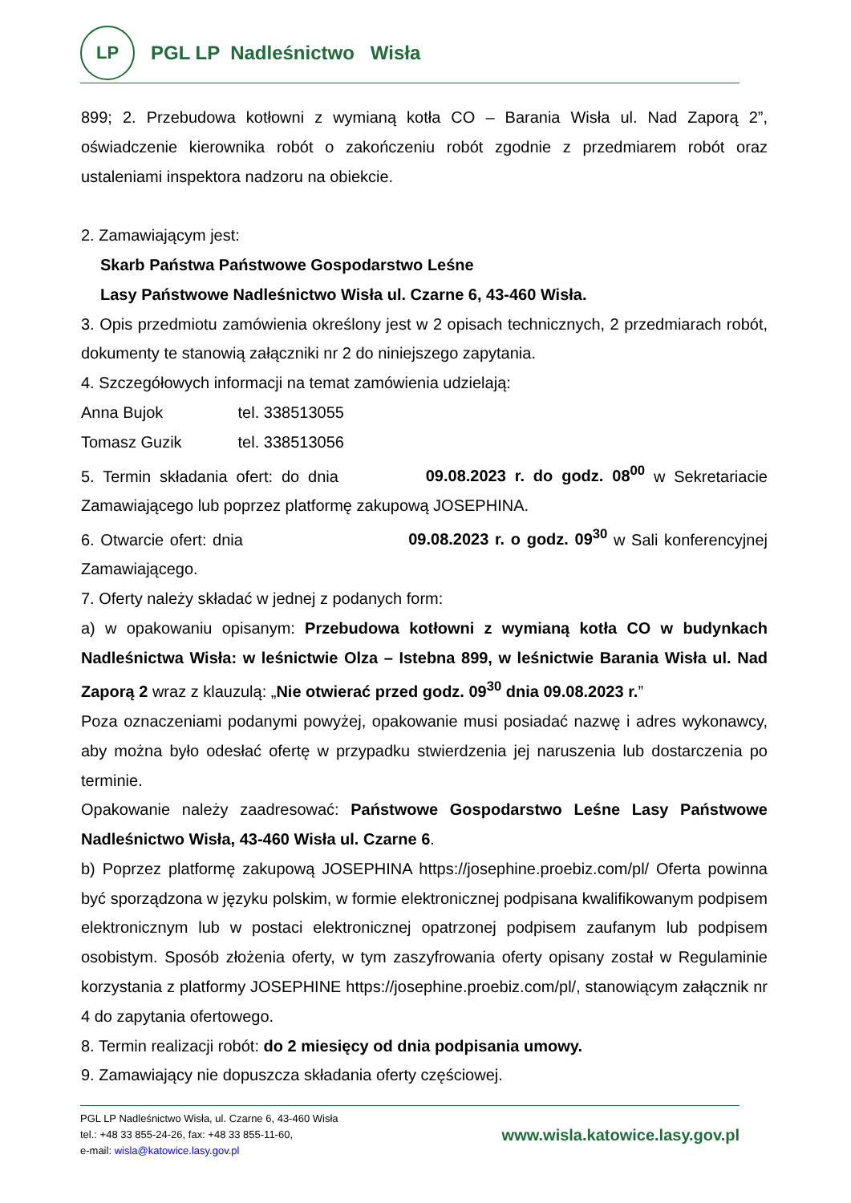LP
PGL LP Nadleśnictwo Wisła
899; 2. Przebudowa kotłowni z wymianą kotła CO – Barania Wisła ul. Nad Zaporą 2”, oświadczenie kierownika robót o zakończeniu robót zgodnie z przedmiarem robót oraz ustaleniami inspektora nadzoru na obiekcie.
2. Zamawiającym jest:
Skarb Państwa Państwowe Gospodarstwo Leśne
Lasy Państwowe Nadleśnictwo Wisła ul. Czarne 6, 43-460 Wisła.
3. Opis przedmiotu zamówienia określony jest w 2 opisach technicznych, 2 przedmiarach robót, dokumenty te stanowią załączniki nr 2 do niniejszego zapytania.
4. Szczegółowych informacji na temat zamówienia udzielają:
Anna Bujok tel. 338513055
Tomasz Guzik tel. 338513056
5. Termin składania ofert: do dnia 09.08.2023 r. do godz. 08<sup>00</sup> w Sekretariacie Zamawiającego lub poprzez platformę zakupową JOSEPHINA.
6. Otwarcie ofert: dnia 09.08.2023 r. o godz. 09<sup>30</sup> w Sali konferencyjnej Zamawiającego.
7. Oferty należy składać w jednej z podanych form:
a) w opakowaniu opisanym: Przebudowa kotłowni z wymianą kotła CO w budynkach Nadleśnictwa Wisła: w leśnictwie Olza – Istebna 899, w leśnictwie Barania Wisła ul. Nad Zaporą 2 wraz z klauzulą: „Nie otwierać przed godz. 09<sup>30</sup> dnia 09.08.2023 r.”
Poza oznaczeniami podanymi powyżej, opakowanie musi posiadać nazwę i adres wykonawcy, aby można było odesłać ofertę w przypadku stwierdzenia jej naruszenia lub dostarczenia po terminie.
Opakowanie należy zaadresować: Państwowe Gospodarstwo Leśne Lasy Państwowe Nadleśnictwo Wisła, 43-460 Wisła ul. Czarne 6.
b) Poprzez platformę zakupową JOSEPHINA https://josephine.proebiz.com/pl/ Oferta powinna być sporządzona w języku polskim, w formie elektronicznej podpisana kwalifikowanym podpisem elektronicznym lub w postaci elektronicznej opatrzonej podpisem zaufanym lub podpisem osobistym. Sposób złożenia oferty, w tym zaszyfrowania oferty opisany został w Regulaminie korzystania z platformy JOSEPHINE https://josephine.proebiz.com/pl/, stanowiącym załącznik nr 4 do zapytania ofertowego.
8. Termin realizacji robót: do 2 miesięcy od dnia podpisania umowy.
9. Zamawiający nie dopuszcza składania oferty częściowej.
PGL LP Nadleśnictwo Wisła, ul. Czarne 6, 43-460 Wisła
tel.: +48 33 855-24-26, fax: +48 33 855-11-60,
e-mail: wisla@katowice.lasy.gov.pl
www.wisla.katowice.lasy.gov.pl